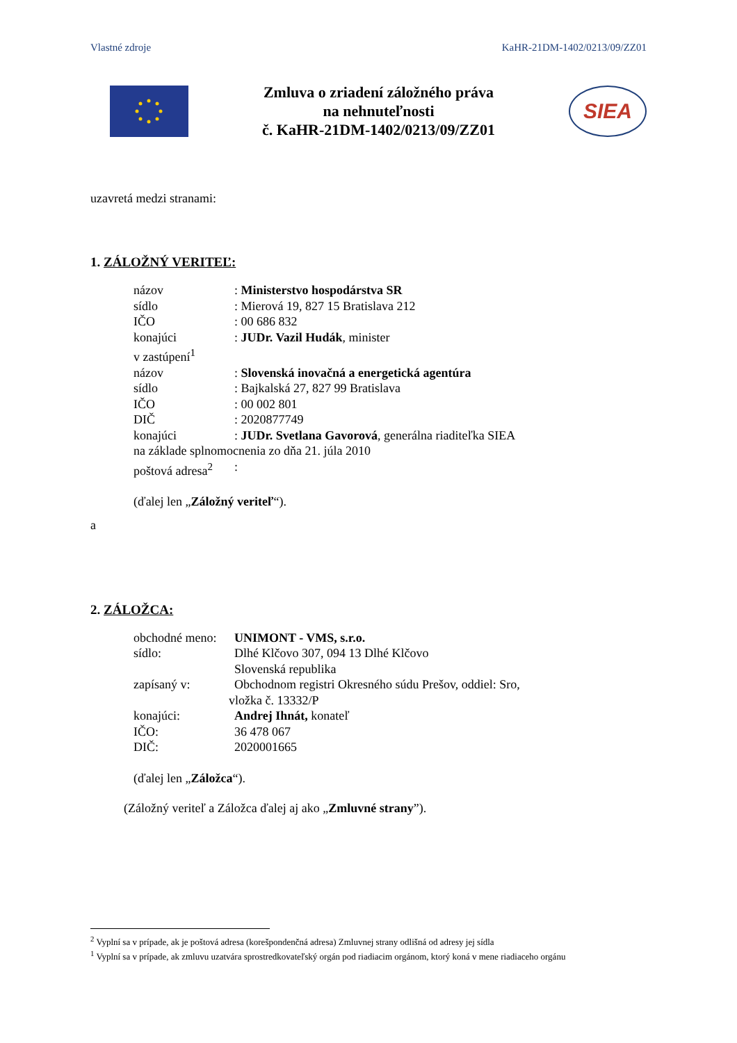Vlastné zdroje KaHR-21DM-1402/0213/09/ZZ01
Zmluva o zriadení záložného práva
na nehnuteľnosti
č. KaHR-21DM-1402/0213/09/ZZ01
SIEA
uzavretá medzi stranami:
1. ZÁLOŽNÝ VERITEĽ:
názov: Ministerstvo hospodárstva SR
sídlo: Mierová 19, 827 15 Bratislava 212
IČO: 00 686 832
konajúci: JUDr. Vazil Hudák, minister
v zastúpení<sup>1</sup>
názov: Slovenská inovačná a energetická agentúra
sídlo: Bajkalská 27, 827 99 Bratislava
IČO: 00 002 801
DIČ: 2020877749
konajúci: JUDr. Svetlana Gavorová, generálna riaditeľka SIEA
na základe splnomocnenia zo dňa 21. júla 2010
poštová adresa<sup>2</sup>:
(ďalej len „Záložný veriteľ“).
a
2. ZÁLOŽCA:
obchodné meno: UNIMONT - VMS, s.r.o.
sídlo: Dlhé Klčovo 307, 094 13 Dlhé Klčovo
Slovenská republika
zapísaný v: Obchodnom registri Okresného súdu Prešov, oddiel: Sro,
vložka č. 13332/P
konajúci: Andrej Ihnát, konateľ
IČO: 36 478 067
DIČ: 2020001665
(ďalej len „Záložca“).
(Záložný veriteľ a Záložca ďalej aj ako „Zmluvné strany”).
<sup>2</sup> Vyplní sa v prípade, ak je poštová adresa (korešpondenčná adresa) Zmluvnej strany odlišná od adresy jej sídla
<sup>1</sup> Vyplní sa v prípade, ak zmluvu uzatvára sprostredkovateľský orgán pod riadiacim orgánom, ktorý koná v mene riadiaceho orgánu